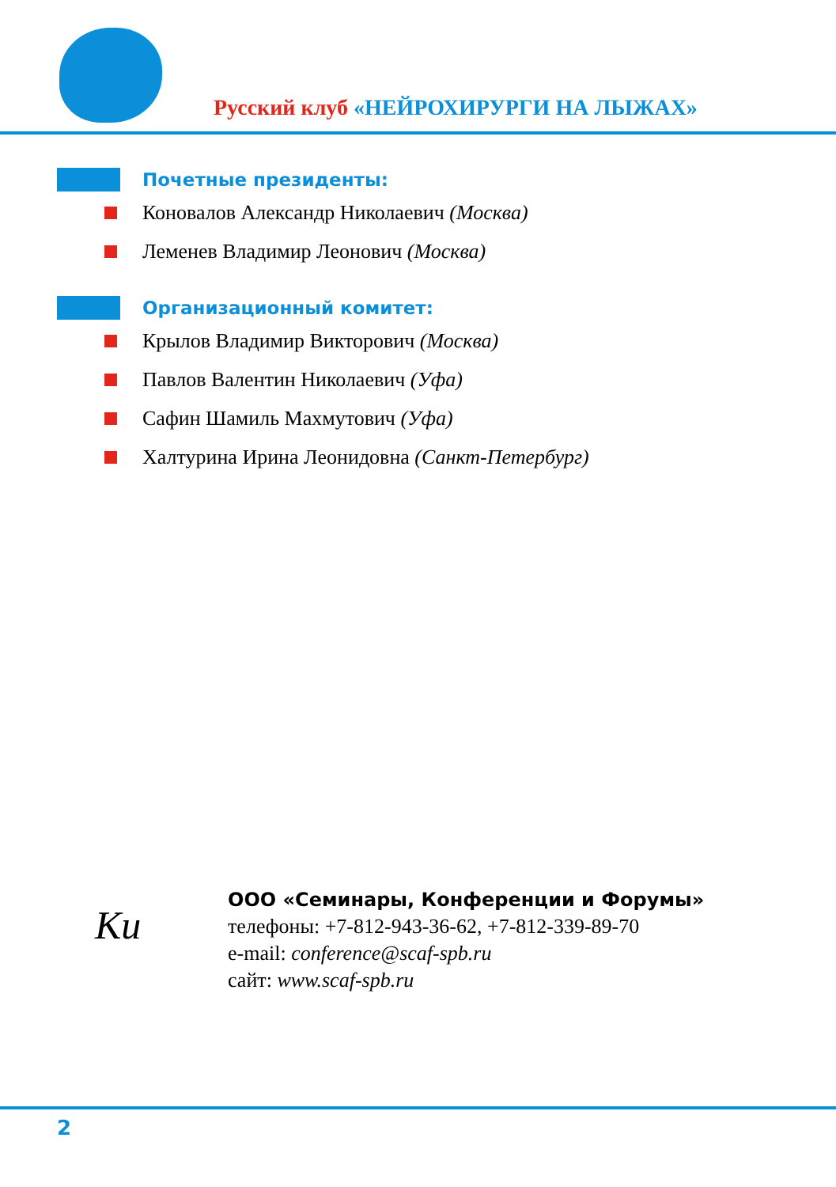Русский клуб «НЕЙРОХИРУРГИ НА ЛЫЖАХ»
Почетные президенты:
Коновалов Александр Николаевич (Москва)
Леменев Владимир Леонович (Москва)
Организационный комитет:
Крылов Владимир Викторович (Москва)
Павлов Валентин Николаевич (Уфа)
Сафин Шамиль Махмутович (Уфа)
Халтурина Ирина Леонидовна (Санкт-Петербург)
Ки
ООО «Семинары, Конференции и Форумы»
телефоны: +7-812-943-36-62, +7-812-339-89-70
e-mail: conference@scaf-spb.ru
сайт: www.scaf-spb.ru
2